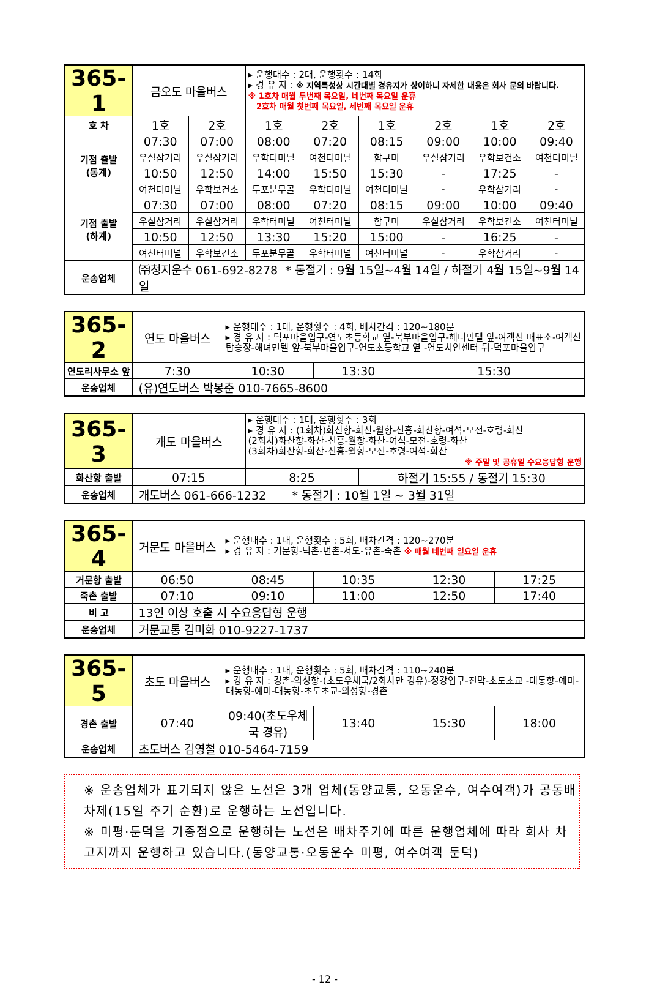| 365-1 | 금오도 마을버스 | | ▸ 운행대수 : 2대, 운행횟수 : 14회 ▸ 경 유 지 : ※ 지역특성상 시간대별 경유지가 상이하니 자세한 내용은 회사 문의 바랍니다. ※ 1호차 매월 두번째 목요일, 네번째 목요일 운휴 2호차 매월 첫번째 목요일, 세번째 목요일 운휴 | | | | | |
| 호 차 | 1호 | 2호 | 1호 | 2호 | 1호 | 2호 | 1호 | 2호 |
| 기점 출발 (동계) | 07:30 | 07:00 | 08:00 | 07:20 | 08:15 | 09:00 | 10:00 | 09:40 |
| | 우실삼거리 | 우실삼거리 | 우학터미널 | 여천터미널 | 함구미 | 우실삼거리 | 우학보건소 | 여천터미널 |
| | 10:50 | 12:50 | 14:00 | 15:50 | 15:30 | - | 17:25 | - |
| | 여천터미널 | 우학보건소 | 두포분무골 | 우학터미널 | 여천터미널 | - | 우학삼거리 | - |
| 기점 출발 (하계) | 07:30 | 07:00 | 08:00 | 07:20 | 08:15 | 09:00 | 10:00 | 09:40 |
| | 우실삼거리 | 우실삼거리 | 우학터미널 | 여천터미널 | 함구미 | 우실삼거리 | 우학보건소 | 여천터미널 |
| | 10:50 | 12:50 | 13:30 | 15:20 | 15:00 | - | 16:25 | - |
| | 여천터미널 | 우학보건소 | 두포분무골 | 우학터미널 | 여천터미널 | - | 우학삼거리 | - |
| 운송업체 | ㈜청지운수 061-692-8278 * 동절기 : 9월 15일~4월 14일 / 하절기 4월 15일~9월 14일 | | | | | | | |
| 365-2 | 연도 마을버스 | ▸ 운행대수 : 1대, 운행횟수 : 4회, 배차간격 : 120~180분 ▸ 경 유 지 : 덕포마을입구-연도초등학교 옆-북부마을입구-해녀민텔 앞-여객선 매표소-여객선 탑승장-해녀민텔 앞-북부마을입구-연도초등학교 옆 -연도치안센터 뒤-덕포마을입구 | | |
| 연도리사무소 앞 | 7:30 | 10:30 | 13:30 | 15:30 |
| 운송업체 | (유)연도버스 박봉춘 010-7665-8600 | | | |
| 365-3 | 개도 마을버스 | ▸ 운행대수 : 1대, 운행횟수 : 3회 ▸ 경 유 지 : (1회차)화산항-화산-월항-신흥-화산항-여석-모전-호령-화산 (2회차)화산항-화산-신흥-월항-화산-여석-모전-호령-화산 (3회차)화산항-화산-신흥-월항-모전-호령-여석-화산 ※ 주말 및 공휴일 수요응답형 운행 | |
| 화산항 출발 | 07:15 | 8:25 | 하절기 15:55 / 동절기 15:30 |
| 운송업체 | 개도버스 061-666-1232 * 동절기 : 10월 1일 ~ 3월 31일 | | |
| 365-4 | 거문도 마을버스 | ▸ 운행대수 : 1대, 운행횟수 : 5회, 배차간격 : 120~270분 ▸ 경 유 지 : 거문항-덕촌-변촌-서도-유촌-죽촌 ※ 매월 네번째 일요일 운휴 | | | |
| 거문항 출발 | 06:50 | 08:45 | 10:35 | 12:30 | 17:25 |
| 죽촌 출발 | 07:10 | 09:10 | 11:00 | 12:50 | 17:40 |
| 비 고 | 13인 이상 호출 시 수요응답형 운행 | | | | |
| 운송업체 | 거문교통 김미화 010-9227-1737 | | | | |
| 365-5 | 초도 마을버스 | ▸ 운행대수 : 1대, 운행횟수 : 5회, 배차간격 : 110~240분 ▸ 경 유 지 : 경촌-의성항-(초도우체국/2회차만 경유)-정강입구-진막-초도초교 -대동항-예미-대동항-예미-대동항-초도초교-의성항-경촌 | | | |
| 경촌 출발 | 07:40 | 09:40(초도우체국 경유) | 13:40 | 15:30 | 18:00 |
| 운송업체 | 초도버스 김영철 010-5464-7159 | | | | |
※ 운송업체가 표기되지 않은 노선은 3개 업체(동양교통, 오동운수, 여수여객)가 공동배차제(15일 주기 순환)로 운행하는 노선입니다.
※ 미평·둔덕을 기종점으로 운행하는 노선은 배차주기에 따른 운행업체에 따라 회사 차고지까지 운행하고 있습니다.(동양교통·오동운수 미평, 여수여객 둔덕)
- 12 -